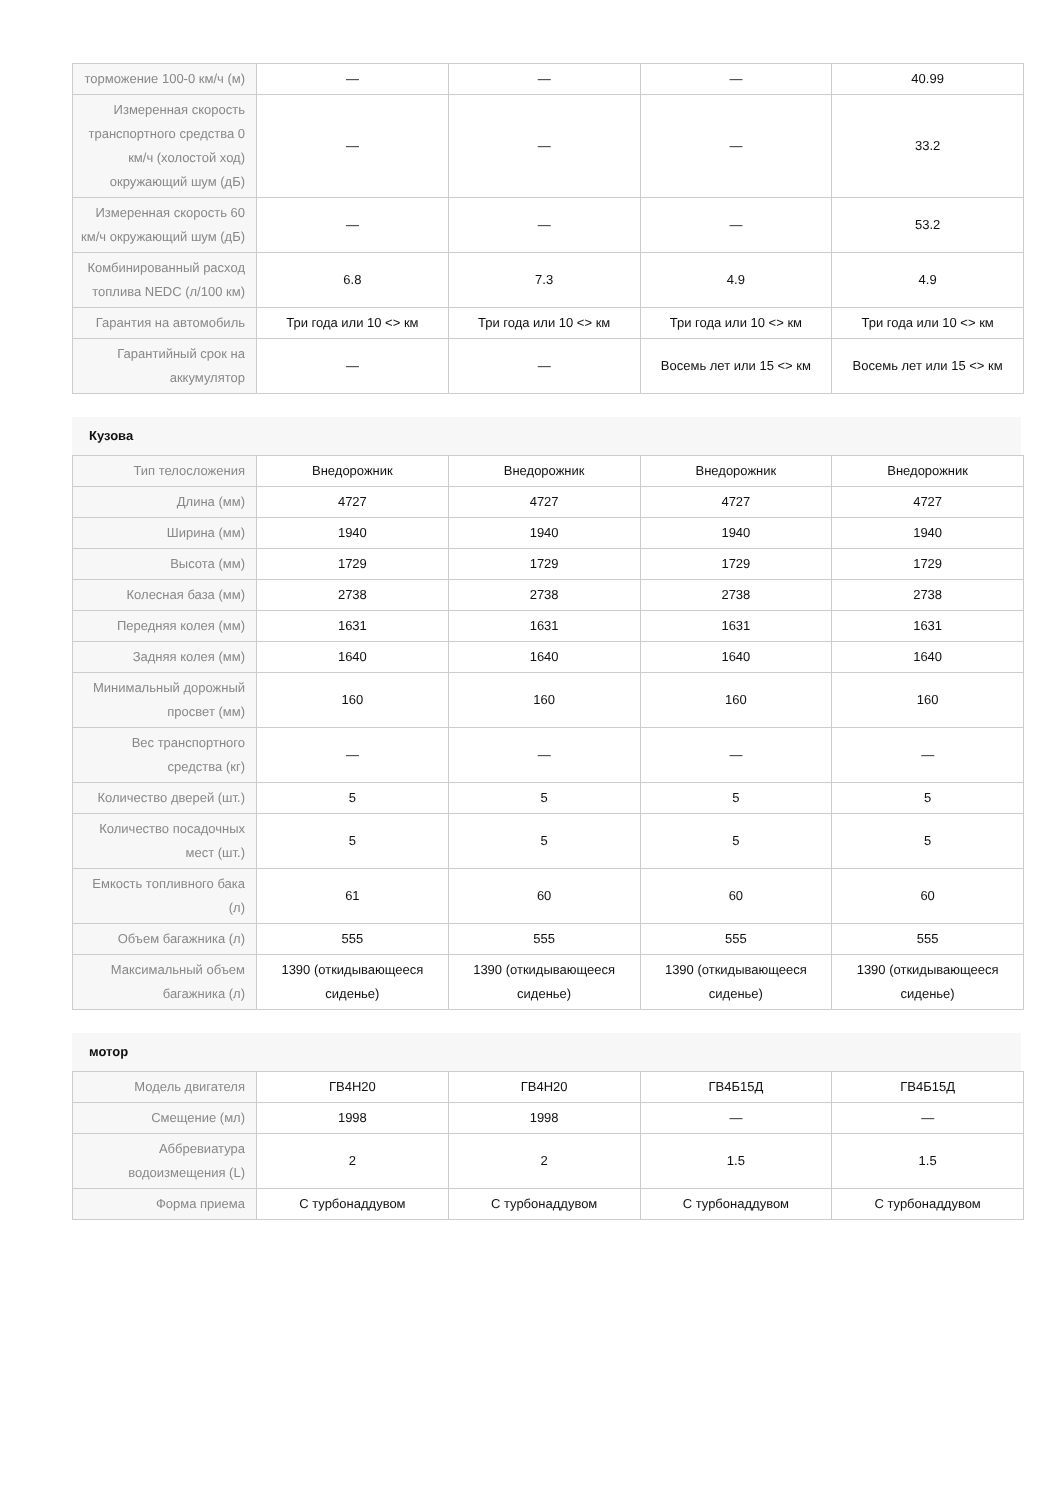| торможение 100-0 км/ч (м) | — | — | — | 40.99 |
| Измеренная скорость транспортного средства 0 км/ч (холостой ход) окружающий шум (дБ) | — | — | — | 33.2 |
| Измеренная скорость 60 км/ч окружающий шум (дБ) | — | — | — | 53.2 |
| Комбинированный расход топлива NEDC (л/100 км) | 6.8 | 7.3 | 4.9 | 4.9 |
| Гарантия на автомобиль | Три года или 10 <> км | Три года или 10 <> км | Три года или 10 <> км | Три года или 10 <> км |
| Гарантийный срок на аккумулятор | — | — | Восемь лет или 15 <> км | Восемь лет или 15 <> км |
Кузова
| Тип телосложения | Внедорожник | Внедорожник | Внедорожник | Внедорожник |
| Длина (мм) | 4727 | 4727 | 4727 | 4727 |
| Ширина (мм) | 1940 | 1940 | 1940 | 1940 |
| Высота (мм) | 1729 | 1729 | 1729 | 1729 |
| Колесная база (мм) | 2738 | 2738 | 2738 | 2738 |
| Передняя колея (мм) | 1631 | 1631 | 1631 | 1631 |
| Задняя колея (мм) | 1640 | 1640 | 1640 | 1640 |
| Минимальный дорожный просвет (мм) | 160 | 160 | 160 | 160 |
| Вес транспортного средства (кг) | — | — | — | — |
| Количество дверей (шт.) | 5 | 5 | 5 | 5 |
| Количество посадочных мест (шт.) | 5 | 5 | 5 | 5 |
| Емкость топливного бака (л) | 61 | 60 | 60 | 60 |
| Объем багажника (л) | 555 | 555 | 555 | 555 |
| Максимальный объем багажника (л) | 1390 (откидывающееся сиденье) | 1390 (откидывающееся сиденье) | 1390 (откидывающееся сиденье) | 1390 (откидывающееся сиденье) |
мотор
| Модель двигателя | ГВ4Н20 | ГВ4Н20 | ГВ4Б15Д | ГВ4Б15Д |
| Смещение (мл) | 1998 | 1998 | — | — |
| Аббревиатура водоизмещения (L) | 2 | 2 | 1.5 | 1.5 |
| Форма приема | С турбонаддувом | С турбонаддувом | С турбонаддувом | С турбонаддувом |